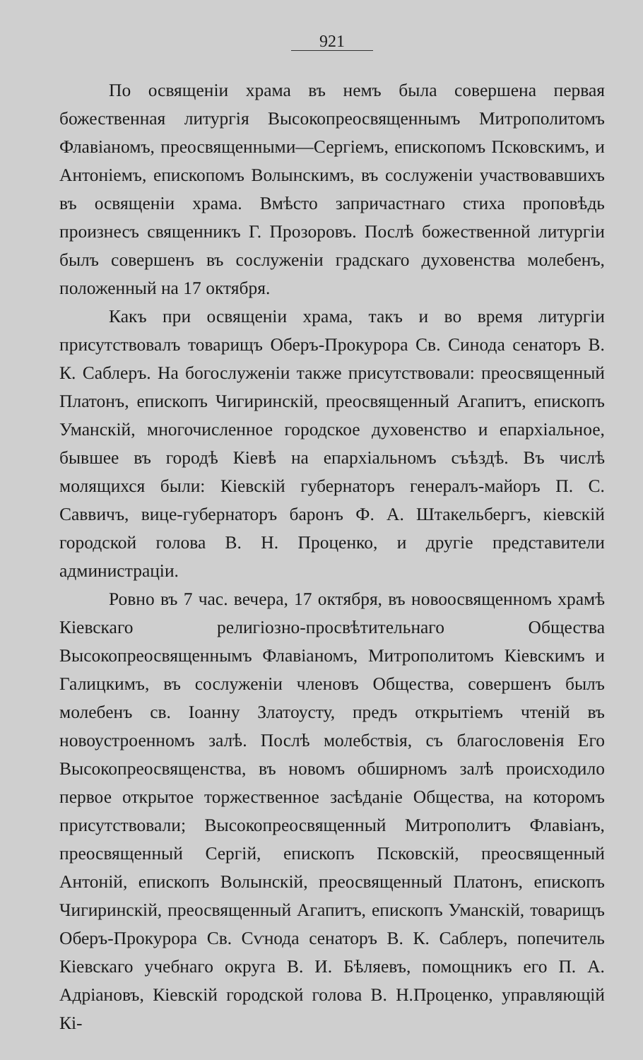921
По освященіи храма въ немъ была совершена первая божественная литургія Высокопреосвященнымъ Митрополитомъ Флавіаномъ, преосвященными—Сергіемъ, епископомъ Псковскимъ, и Антоніемъ, епископомъ Волынскимъ, въ сослуженіи участвовавшихъ въ освященіи храма. Вмѣсто запричастнаго стиха проповѣдь произнесъ священникъ Г. Прозоровъ. Послѣ божественной литургіи былъ совершенъ въ сослуженіи градскаго духовенства молебенъ, положенный на 17 октября.
Какъ при освященіи храма, такъ и во время литургіи присутствовалъ товарищъ Оберъ-Прокурора Св. Синода сенаторъ В. К. Саблеръ. На богослуженіи также присутствовали: преосвященный Платонъ, епископъ Чигиринскій, преосвященный Агапитъ, епископъ Уманскій, многочисленное городское духовенство и епархіальное, бывшее въ городѣ Кіевѣ на епархіальномъ съѣздѣ. Въ числѣ молящихся были: Кіевскій губернаторъ генералъ-майоръ П. С. Саввичъ, вице-губернаторъ баронъ Ф. А. Штакельбергъ, кіевскій городской голова В. Н. Проценко, и другіе представители администраціи.
Ровно въ 7 час. вечера, 17 октября, въ новоосвященномъ храмѣ Кіевскаго религіозно-просвѣтительнаго Общества Высокопреосвященнымъ Флавіаномъ, Митрополитомъ Кіевскимъ и Галицкимъ, въ сослуженіи членовъ Общества, совершенъ былъ молебенъ св. Іоанну Златоусту, предъ открытіемъ чтеній въ новоустроенномъ залѣ. Послѣ молебствія, съ благословенія Его Высокопреосвященства, въ новомъ обширномъ залѣ происходило первое открытое торжественное засѣданіе Общества, на которомъ присутствовали; Высокопреосвященный Митрополитъ Флавіанъ, преосвященный Сергій, епископъ Псковскій, преосвященный Антоній, епископъ Волынскій, преосвященный Платонъ, епископъ Чигиринскій, преосвященный Агапитъ, епископъ Уманскій, товарищъ Оберъ-Прокурора Св. Сѵнода сенаторъ В. К. Саблеръ, попечитель Кіевскаго учебнаго округа В. И. Бѣляевъ, помощникъ его П. А. Адріановъ, Кіевскій городской голова В. Н.Проценко, управляющій Кі-